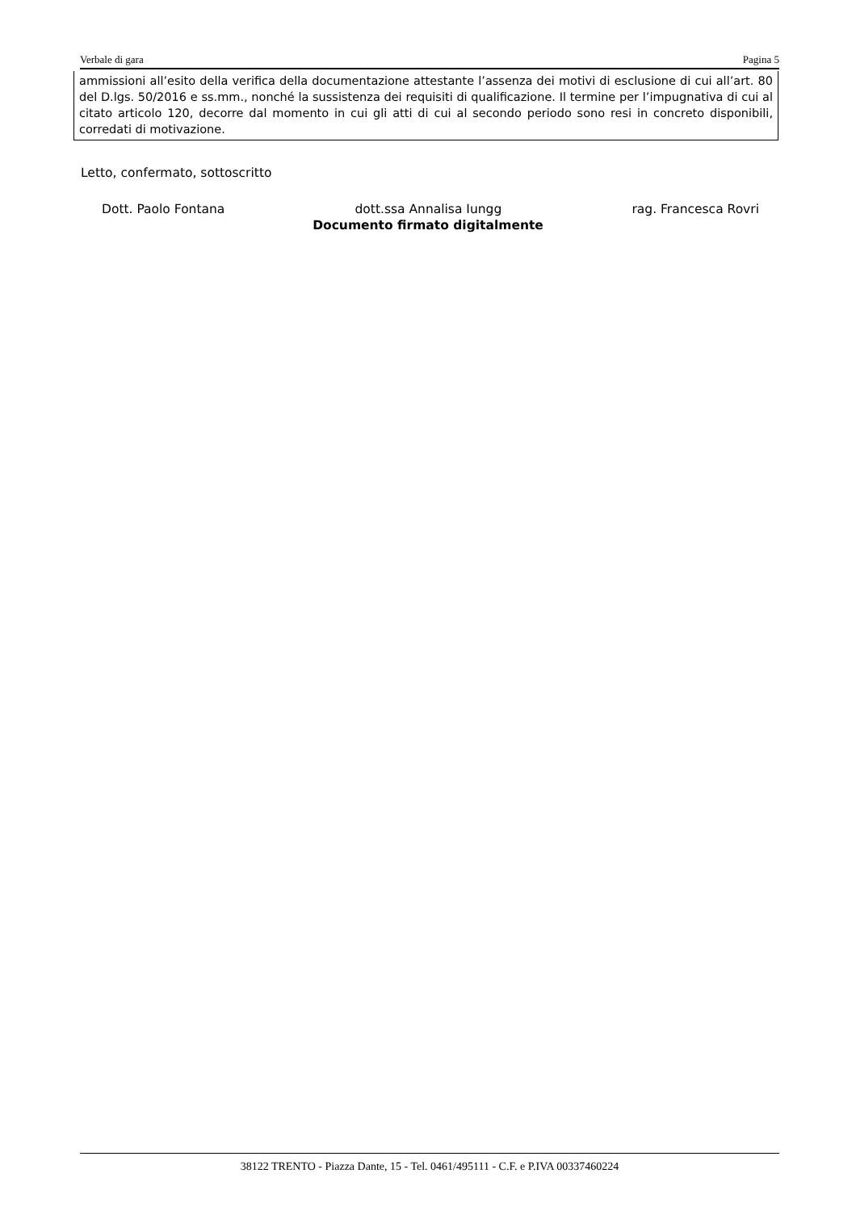Verbale di gara Pagina 5
ammissioni all’esito della verifica della documentazione attestante l’assenza dei motivi di esclusione di cui all’art. 80 del D.lgs. 50/2016 e ss.mm., nonché la sussistenza dei requisiti di qualificazione. Il termine per l’impugnativa di cui al citato articolo 120, decorre dal momento in cui gli atti di cui al secondo periodo sono resi in concreto disponibili, corredati di motivazione.
Letto, confermato, sottoscritto
Dott. Paolo Fontana dott.ssa Annalisa Iungg rag. Francesca Rovri
Documento firmato digitalmente
38122 TRENTO - Piazza Dante, 15 - Tel. 0461/495111 - C.F. e P.IVA 00337460224